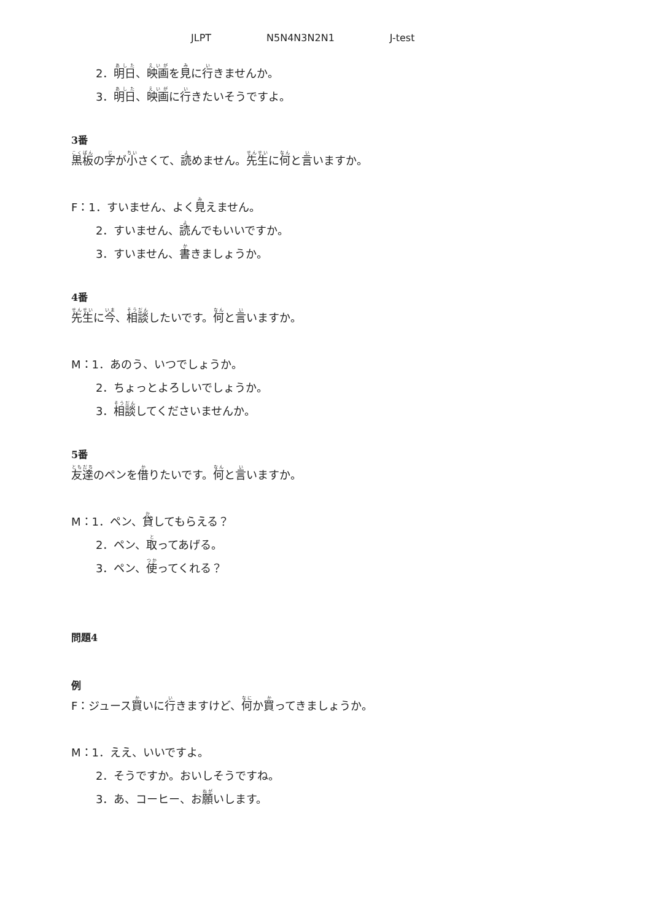JLPT N5N4N3N2N1 J-test
2．明日、映画を見に行きませんか。
3．明日、映画に行きたいそうですよ。
3番
黒板の字が小さくて、読めません。先生に何と言いますか。
F：1．すいません、よく見えません。
2．すいません、読んでもいいですか。
3．すいません、書きましょうか。
4番
先生に今、相談したいです。何と言いますか。
M：1．あのう、いつでしょうか。
2．ちょっとよろしいでしょうか。
3．相談してくださいませんか。
5番
友達のペンを借りたいです。何と言いますか。
M：1．ペン、貸してもらえる？
2．ペン、取ってあげる。
3．ペン、使ってくれる？
問題4
例
F：ジュース買いに行きますけど、何か買ってきましょうか。
M：1．ええ、いいですよ。
2．そうですか。おいしそうですね。
3．あ、コーヒー、お願いします。